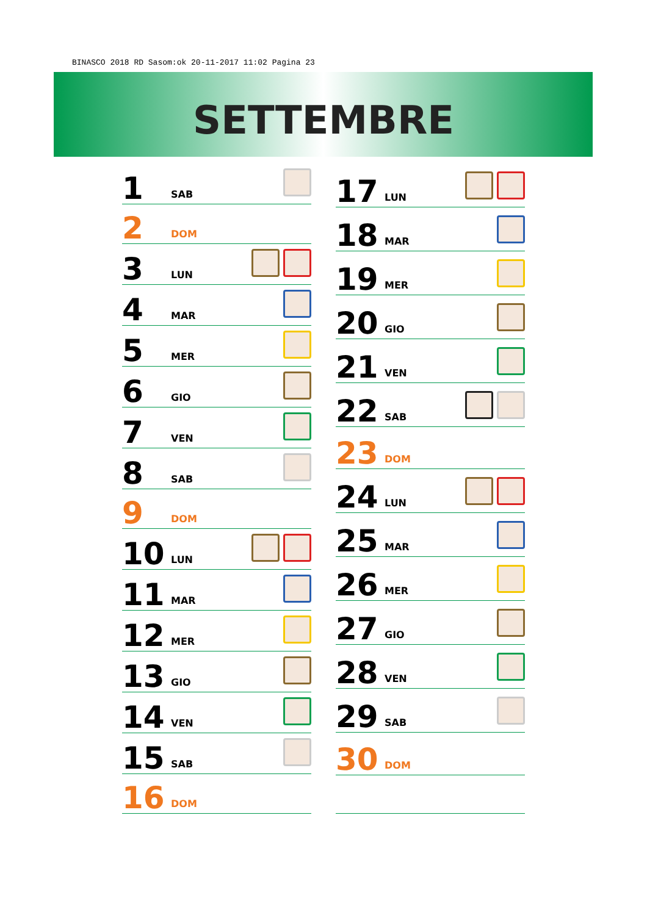BINASCO 2018 RD Sasom:ok 20-11-2017 11:02 Pagina 23
SETTEMBRE
| 1 | SAB | |
| 2 | DOM | |
| 3 | LUN | |
| 4 | MAR | |
| 5 | MER | |
| 6 | GIO | |
| 7 | VEN | |
| 8 | SAB | |
| 9 | DOM | |
| 10 | LUN | |
| 11 | MAR | |
| 12 | MER | |
| 13 | GIO | |
| 14 | VEN | |
| 15 | SAB | |
| 16 | DOM | |
| 17 | LUN | |
| 18 | MAR | |
| 19 | MER | |
| 20 | GIO | |
| 21 | VEN | |
| 22 | SAB | |
| 23 | DOM | |
| 24 | LUN | |
| 25 | MAR | |
| 26 | MER | |
| 27 | GIO | |
| 28 | VEN | |
| 29 | SAB | |
| 30 | DOM | |